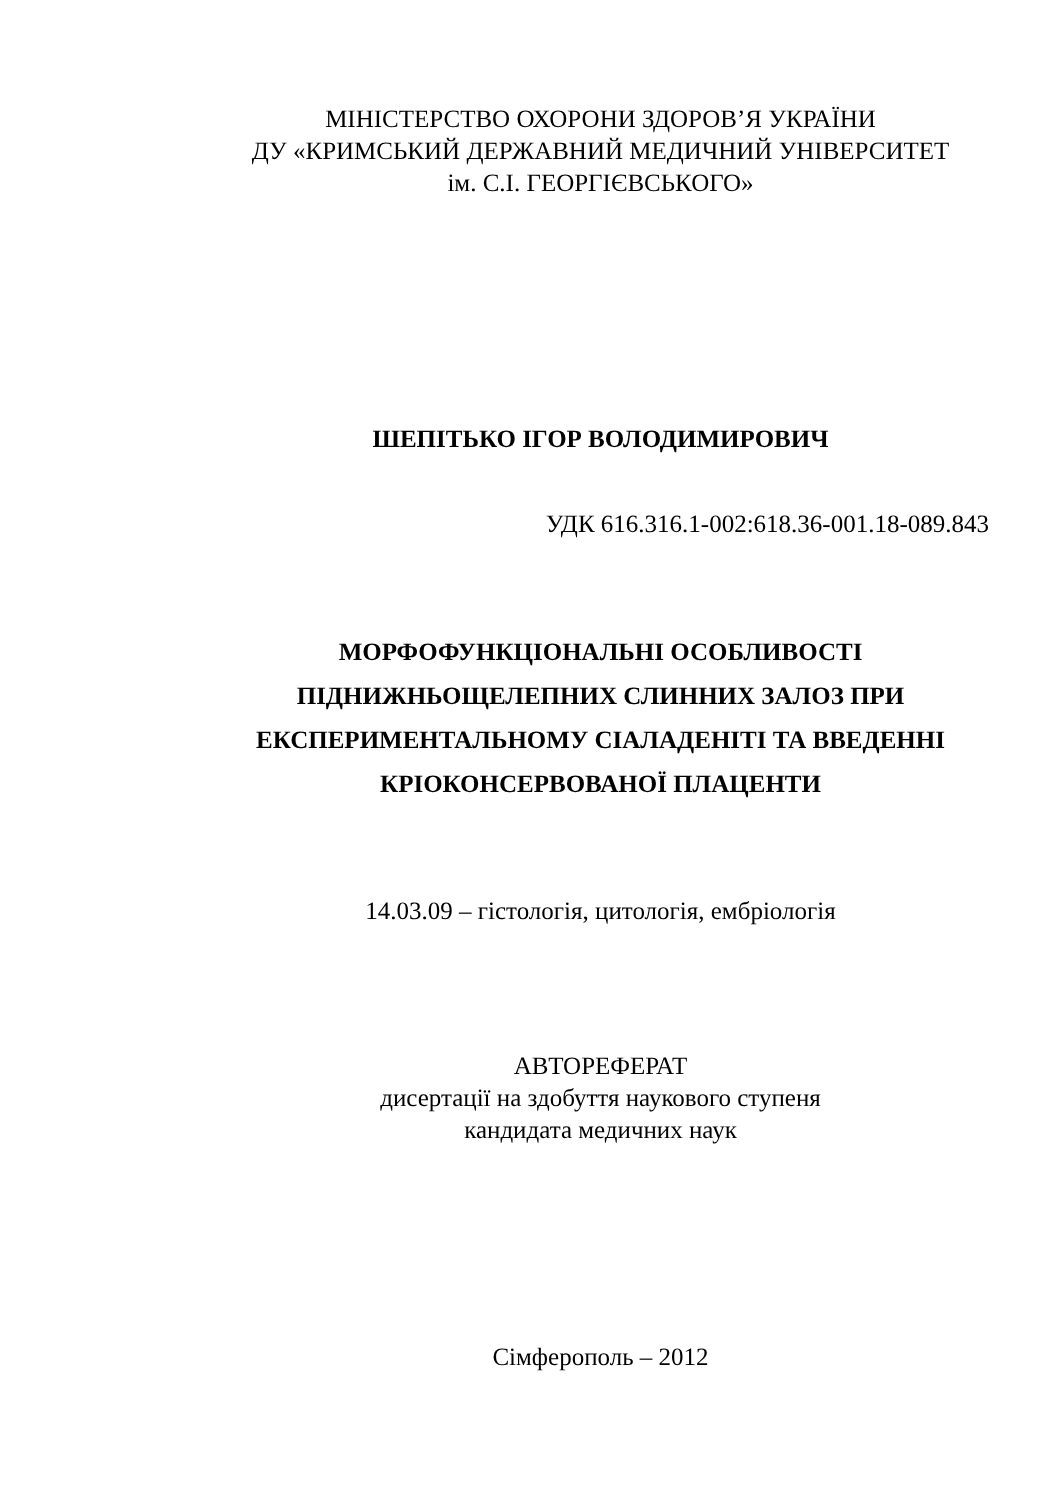МІНІСТЕРСТВО ОХОРОНИ ЗДОРОВ’Я УКРАЇНИ
ДУ «КРИМСЬКИЙ ДЕРЖАВНИЙ МЕДИЧНИЙ УНІВЕРСИТЕТ
ім. С.І. ГЕОРГІЄВСЬКОГО»
ШЕПІТЬКО ІГОР ВОЛОДИМИРОВИЧ
УДК 616.316.1-002:618.36-001.18-089.843
МОРФОФУНКЦІОНАЛЬНІ ОСОБЛИВОСТІ
ПІДНИЖНЬОЩЕЛЕПНИХ СЛИННИХ ЗАЛОЗ ПРИ
ЕКСПЕРИМЕНТАЛЬНОМУ СІАЛАДЕНІТІ ТА ВВЕДЕННІ
КРІОКОНСЕРВОВАНОЇ ПЛАЦЕНТИ
14.03.09 – гістологія, цитологія, ембріологія
АВТОРЕФЕРАТ
дисертації на здобуття наукового ступеня
кандидата медичних наук
Сімферополь – 2012